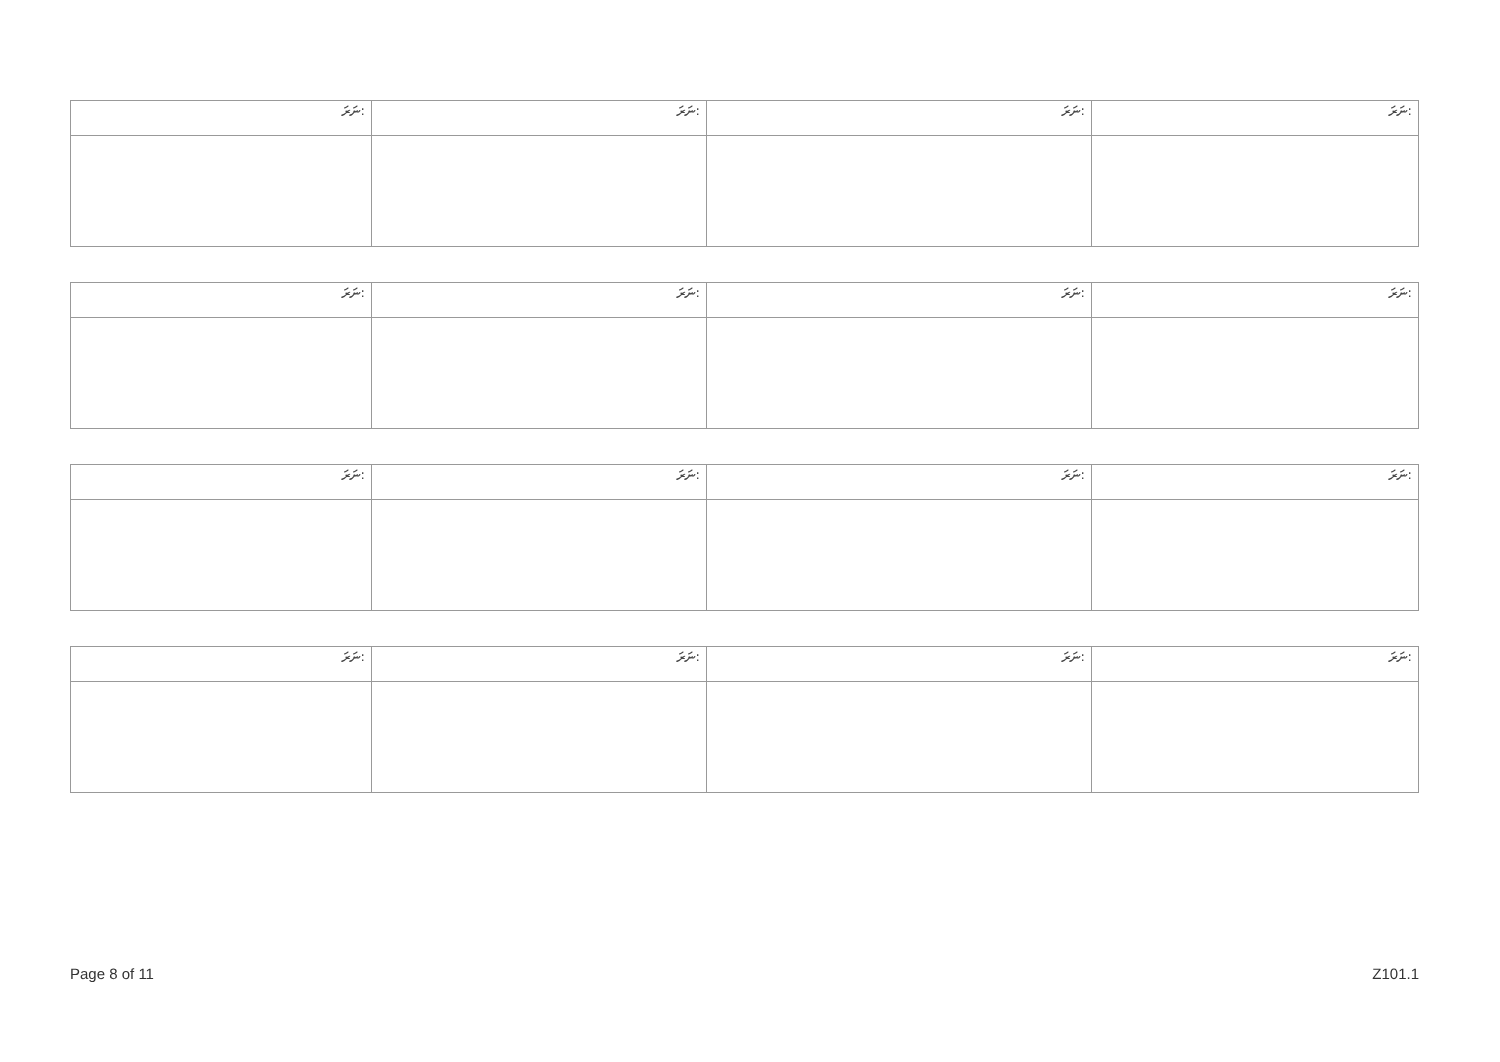| ނަރަ: | ނަރަ: | ނަރަ: | ނަރަ: |
| ނަރަ: | ނަރަ: | ނަރަ: | ނަރަ: |
| ނަރަ: | ނަރަ: | ނަރަ: | ނަރަ: |
| ނަރަ: | ނަރަ: | ނަރަ: | ނަރަ: |
Page 8 of 11 Z101.1